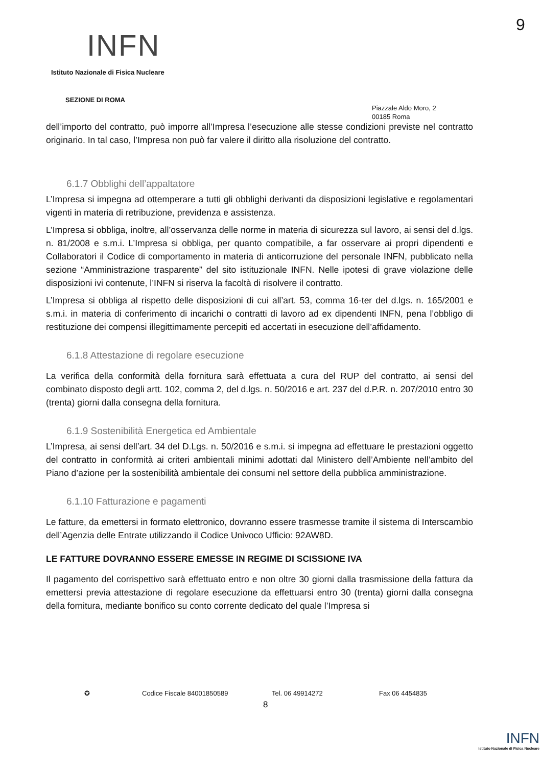9
INFN
Istituto Nazionale di Fisica Nucleare
SEZIONE DI ROMA
Piazzale Aldo Moro, 2
00185 Roma
dell’importo del contratto, può imporre all’Impresa l’esecuzione alle stesse condizioni previste nel contratto originario. In tal caso, l’Impresa non può far valere il diritto alla risoluzione del contratto.
6.1.7 Obblighi dell’appaltatore
L’Impresa si impegna ad ottemperare a tutti gli obblighi derivanti da disposizioni legislative e regolamentari vigenti in materia di retribuzione, previdenza e assistenza.
L’Impresa si obbliga, inoltre, all’osservanza delle norme in materia di sicurezza sul lavoro, ai sensi del d.lgs. n. 81/2008 e s.m.i. L’Impresa si obbliga, per quanto compatibile, a far osservare ai propri dipendenti e Collaboratori il Codice di comportamento in materia di anticorruzione del personale INFN, pubblicato nella sezione “Amministrazione trasparente” del sito istituzionale INFN. Nelle ipotesi di grave violazione delle disposizioni ivi contenute, l’INFN si riserva la facoltà di risolvere il contratto.
L’Impresa si obbliga al rispetto delle disposizioni di cui all’art. 53, comma 16-ter del d.lgs. n. 165/2001 e s.m.i. in materia di conferimento di incarichi o contratti di lavoro ad ex dipendenti INFN, pena l’obbligo di restituzione dei compensi illegittimamente percepiti ed accertati in esecuzione dell’affidamento.
6.1.8 Attestazione di regolare esecuzione
La verifica della conformità della fornitura sarà effettuata a cura del RUP del contratto, ai sensi del combinato disposto degli artt. 102, comma 2, del d.lgs. n. 50/2016 e art. 237 del d.P.R. n. 207/2010 entro 30 (trenta) giorni dalla consegna della fornitura.
6.1.9 Sostenibilità Energetica ed Ambientale
L’Impresa, ai sensi dell’art. 34 del D.Lgs. n. 50/2016 e s.m.i. si impegna ad effettuare le prestazioni oggetto del contratto in conformità ai criteri ambientali minimi adottati dal Ministero dell’Ambiente nell’ambito del Piano d’azione per la sostenibilità ambientale dei consumi nel settore della pubblica amministrazione.
6.1.10 Fatturazione e pagamenti
Le fatture, da emettersi in formato elettronico, dovranno essere trasmesse tramite il sistema di Interscambio dell’Agenzia delle Entrate utilizzando il Codice Univoco Ufficio: 92AW8D.
LE FATTURE DOVRANNO ESSERE EMESSE IN REGIME DI SCISSIONE IVA
Il pagamento del corrispettivo sarà effettuato entro e non oltre 30 giorni dalla trasmissione della fattura da emettersi previa attestazione di regolare esecuzione da effettuarsi entro 30 (trenta) giorni dalla consegna della fornitura, mediante bonifico su conto corrente dedicato del quale l’Impresa si
✪ Codice Fiscale 84001850589 Tel. 06 49914272 Fax 06 4454835
8
INFN
Istituto Nazionale di Fisica Nucleare